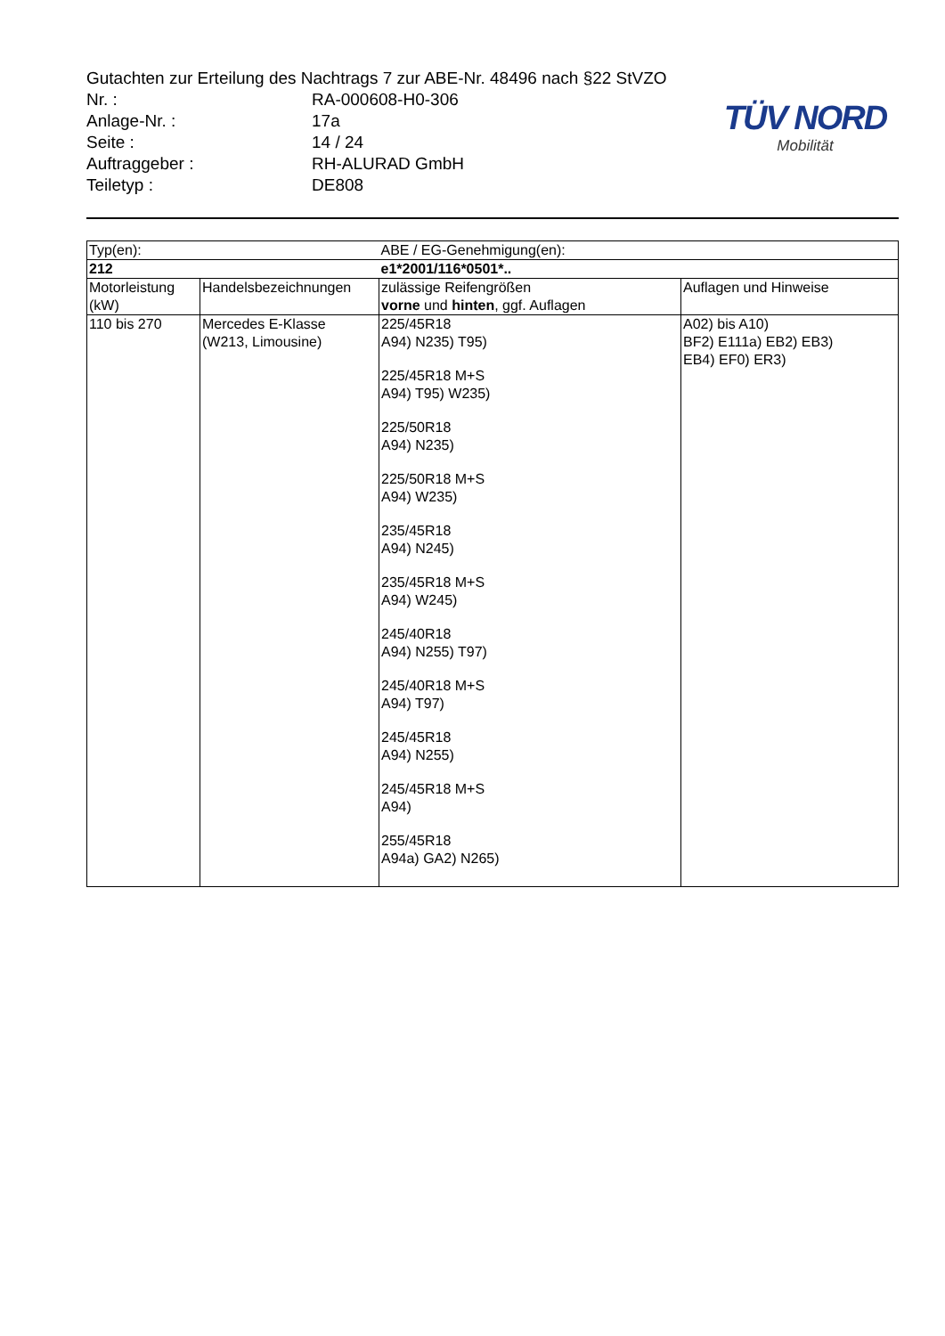Gutachten zur Erteilung des Nachtrags 7 zur ABE-Nr. 48496 nach §22 StVZO
Nr. : RA-000608-H0-306
Anlage-Nr. : 17a
Seite : 14 / 24
Auftraggeber : RH-ALURAD GmbH
Teiletyp : DE808
TÜV NORD
Mobilität
| Typ(en): | | ABE / EG-Genehmigung(en): | |
| 212 | | e1*2001/116*0501*.. | |
| Motorleistung (kW) | Handelsbezeichnungen | zulässige Reifengrößen vorne und hinten , ggf. Auflagen | Auflagen und Hinweise |
| 110 bis 270 | Mercedes E-Klasse (W213, Limousine) | 225/45R18 A94) N235) T95) 225/45R18 M+S A94) T95) W235) 225/50R18 A94) N235) 225/50R18 M+S A94) W235) 235/45R18 A94) N245) 235/45R18 M+S A94) W245) 245/40R18 A94) N255) T97) 245/40R18 M+S A94) T97) 245/45R18 A94) N255) 245/45R18 M+S A94) 255/45R18 A94a) GA2) N265) | A02) bis A10) BF2) E111a) EB2) EB3) EB4) EF0) ER3) |